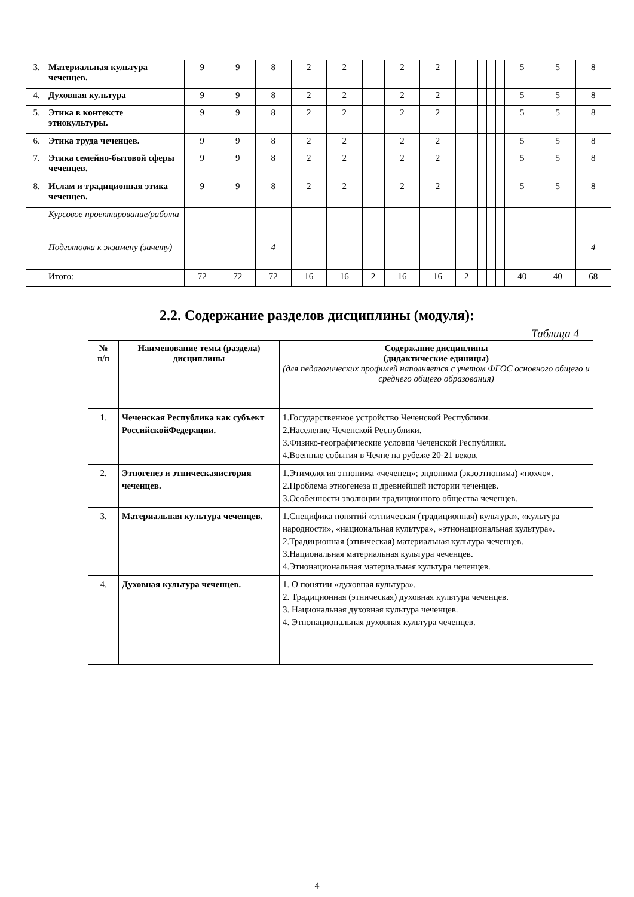| 3. | Материальная культура чеченцев. | 9 | 9 | 8 | 2 | 2 | | 2 | 2 | | | | | 5 | 5 | 8 |
| 4. | Духовная культура | 9 | 9 | 8 | 2 | 2 | | 2 | 2 | | | | | 5 | 5 | 8 |
| 5. | Этика в контексте этнокультуры. | 9 | 9 | 8 | 2 | 2 | | 2 | 2 | | | | | 5 | 5 | 8 |
| 6. | Этика труда чеченцев. | 9 | 9 | 8 | 2 | 2 | | 2 | 2 | | | | | 5 | 5 | 8 |
| 7. | Этика семейно-бытовой сферы чеченцев. | 9 | 9 | 8 | 2 | 2 | | 2 | 2 | | | | | 5 | 5 | 8 |
| 8. | Ислам и традиционная этика чеченцев. | 9 | 9 | 8 | 2 | 2 | | 2 | 2 | | | | | 5 | 5 | 8 |
| | Курсовое проектирование/работа | | | | | | | | | | | | | | | |
| | Подготовка к экзамену (зачету) | | | 4 | | | | | | | | | | | | 4 |
| | Итого: | 72 | 72 | 72 | 16 | 16 | 2 | 16 | 16 | 2 | | | | 40 | 40 | 68 |
2.2. Содержание разделов дисциплины (модуля):
Таблица 4
| № п/п | Наименование темы (раздела) дисциплины | Содержание дисциплины (дидактические единицы) (для педагогических профилей наполняется с учетом ФГОС основного общего и среднего общего образования) |
| --- | --- | --- |
| 1. | Чеченская Республика как субъект РоссийскойФедерации. | 1.Государственное устройство Чеченской Республики. 2.Население Чеченской Республики. 3.Физико-географические условия Чеченской Республики. 4.Военные события в Чечне на рубеже 20-21 веков. |
| 2. | Этногенез и этническаяистория чеченцев. | 1.Этимология этнонима «чеченец»; эндонима (экзоэтнонима) «нохчо». 2.Проблема этногенеза и древнейшей истории чеченцев. 3.Особенности эволюции традиционного общества чеченцев. |
| 3. | Материальная культура чеченцев. | 1.Специфика понятий «этническая (традиционная) культура», «культура народности», «национальная культура», «этнонациональная культура». 2.Традиционная (этническая) материальная культура чеченцев. 3.Национальная материальная культура чеченцев. 4.Этнонациональная материальная культура чеченцев. |
| 4. | Духовная культура чеченцев. | 1. О понятии «духовная культура». 2. Традиционная (этническая) духовная культура чеченцев. 3. Национальная духовная культура чеченцев. 4. Этнонациональная духовная культура чеченцев. |
4